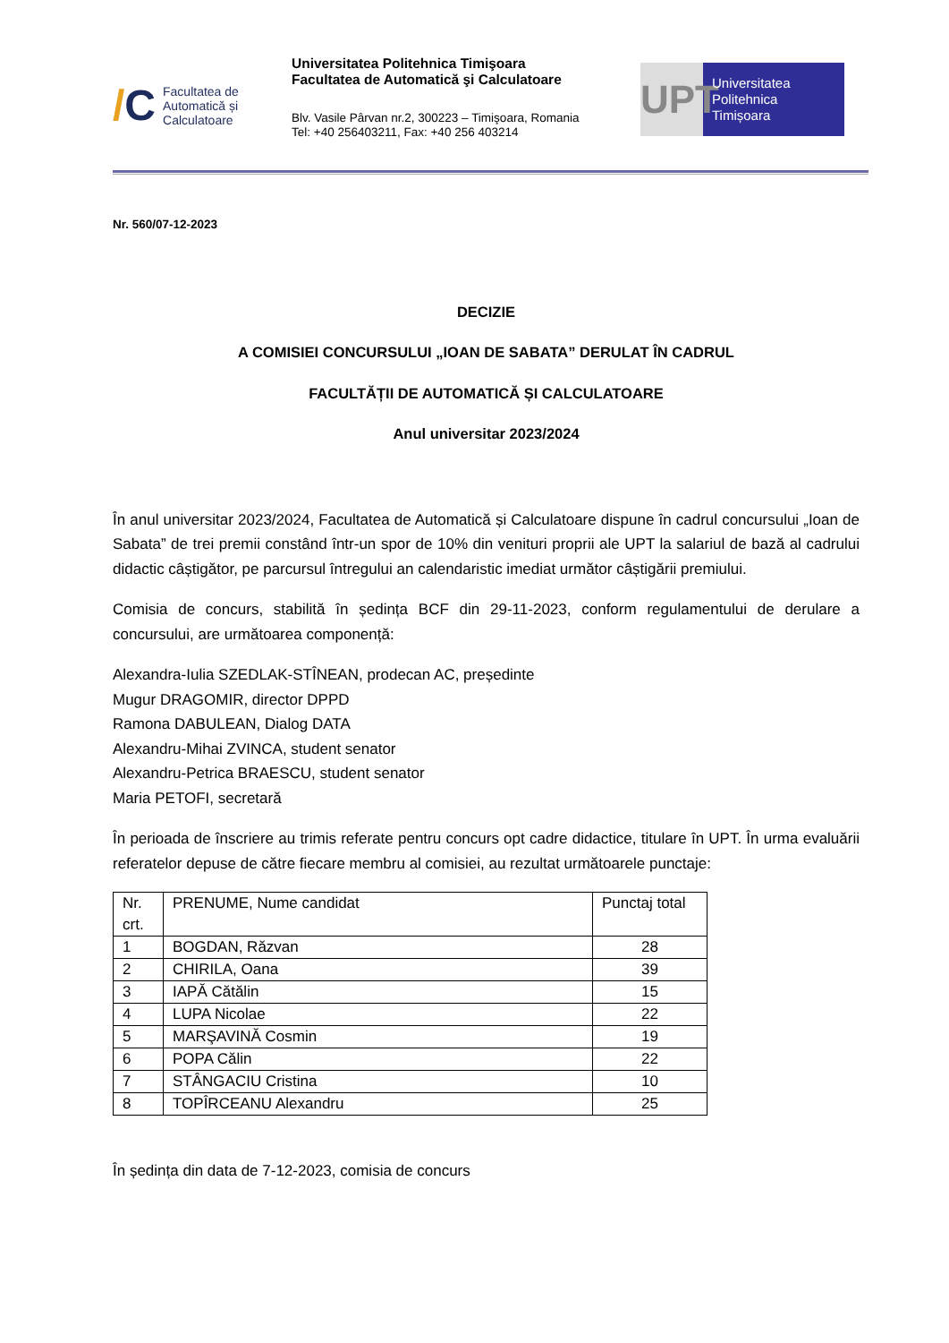/C
Facultatea de
Automatică și
Calculatoare
Universitatea Politehnica Timişoara
Facultatea de Automatică şi Calculatoare
Blv. Vasile Pârvan nr.2, 300223 – Timişoara, Romania
Tel: +40 256403211, Fax: +40 256 403214
UPT
Universitatea
Politehnica
Timișoara
Nr. 560/07-12-2023
DECIZIE
A COMISIEI CONCURSULUI „IOAN DE SABATA” DERULAT ÎN CADRUL
FACULTĂȚII DE AUTOMATICĂ ȘI CALCULATOARE
Anul universitar 2023/2024
În anul universitar 2023/2024, Facultatea de Automatică și Calculatoare dispune în cadrul concursului „Ioan de Sabata” de trei premii constând într-un spor de 10% din venituri proprii ale UPT la salariul de bază al cadrului didactic câștigător, pe parcursul întregului an calendaristic imediat următor câștigării premiului.
Comisia de concurs, stabilită în ședința BCF din 29-11-2023, conform regulamentului de derulare a concursului, are următoarea componență:
Alexandra-Iulia SZEDLAK-STÎNEAN, prodecan AC, președinte
Mugur DRAGOMIR, director DPPD
Ramona DABULEAN, Dialog DATA
Alexandru-Mihai ZVINCA, student senator
Alexandru-Petrica BRAESCU, student senator
Maria PETOFI, secretară
În perioada de înscriere au trimis referate pentru concurs opt cadre didactice, titulare în UPT. În urma evaluării referatelor depuse de către fiecare membru al comisiei, au rezultat următoarele punctaje:
| Nr. crt. | PRENUME, Nume candidat | Punctaj total |
| 1 | BOGDAN, Răzvan | 28 |
| 2 | CHIRILA, Oana | 39 |
| 3 | IAPĂ Cătălin | 15 |
| 4 | LUPA Nicolae | 22 |
| 5 | MARŞAVINĂ Cosmin | 19 |
| 6 | POPA Călin | 22 |
| 7 | STÂNGACIU Cristina | 10 |
| 8 | TOPÎRCEANU Alexandru | 25 |
În ședința din data de 7-12-2023, comisia de concurs